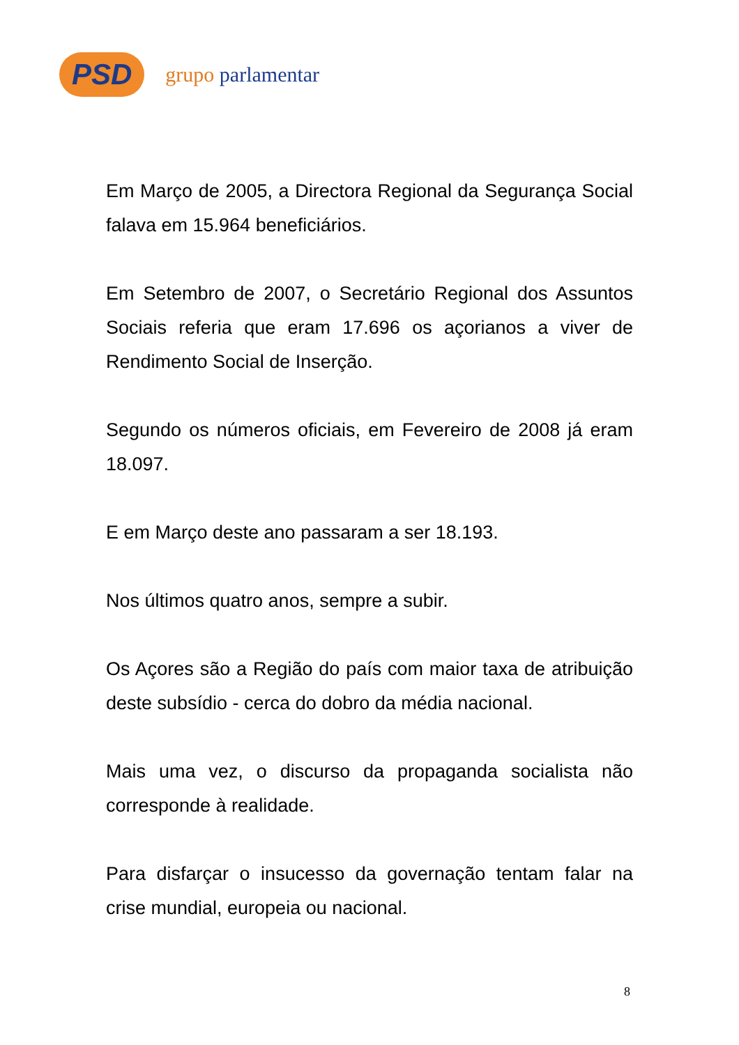PSD grupo parlamentar
Em Março de 2005, a Directora Regional da Segurança Social falava em 15.964 beneficiários.
Em Setembro de 2007, o Secretário Regional dos Assuntos Sociais referia que eram 17.696 os açorianos a viver de Rendimento Social de Inserção.
Segundo os números oficiais, em Fevereiro de 2008 já eram 18.097.
E em Março deste ano passaram a ser 18.193.
Nos últimos quatro anos, sempre a subir.
Os Açores são a Região do país com maior taxa de atribuição deste subsídio - cerca do dobro da média nacional.
Mais uma vez, o discurso da propaganda socialista não corresponde à realidade.
Para disfarçar o insucesso da governação tentam falar na crise mundial, europeia ou nacional.
8